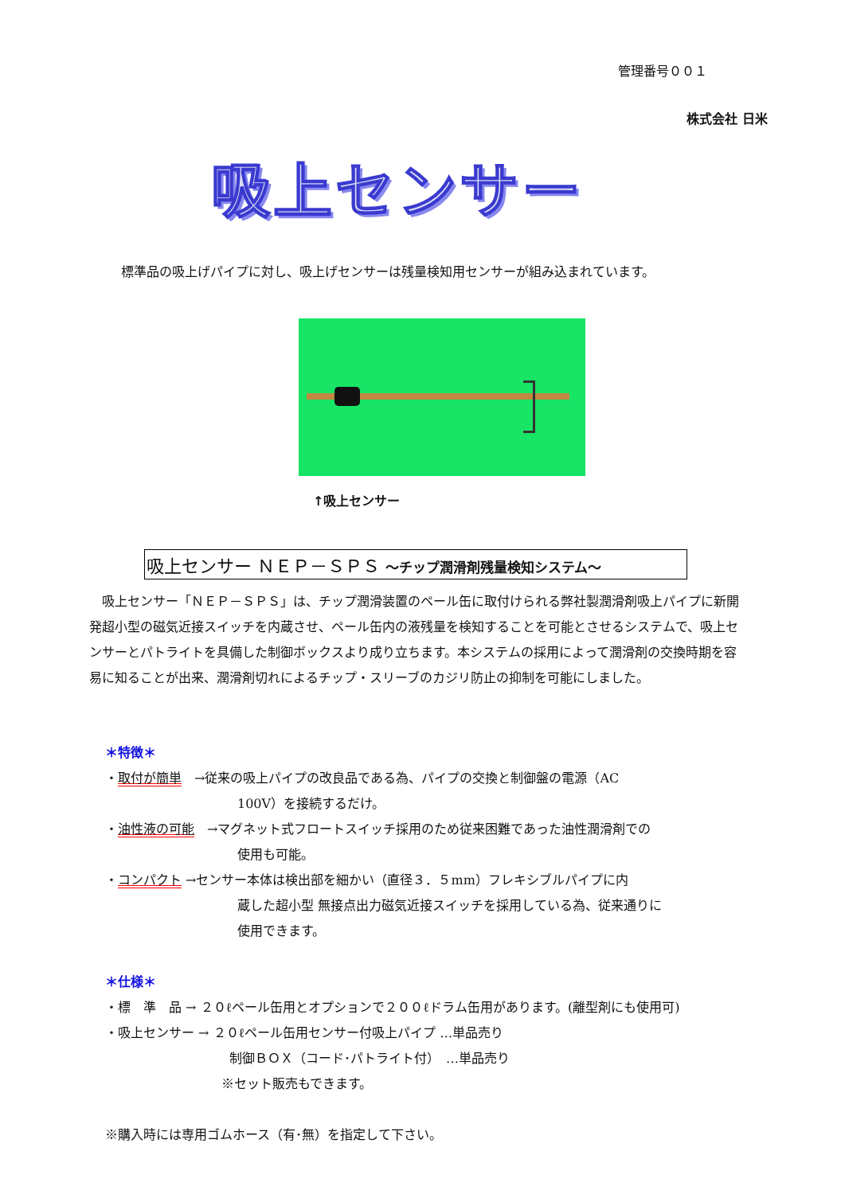管理番号００１
株式会社 日米
吸上センサー
標準品の吸上げパイプに対し、吸上げセンサーは残量検知用センサーが組み込まれています。
↑吸上センサー
吸上センサー ＮＥＰ－ＳＰＳ 〜チップ潤滑剤残量検知システム〜
　吸上センサー「ＮＥＰ－ＳＰＳ」は、チップ潤滑装置のペール缶に取付けられる弊社製潤滑剤吸上パイプに新開発超小型の磁気近接スイッチを内蔵させ、ペール缶内の液残量を検知することを可能とさせるシステムで、吸上センサーとパトライトを具備した制御ボックスより成り立ちます。本システムの採用によって潤滑剤の交換時期を容易に知ることが出来、潤滑剤切れによるチップ・スリーブのカジリ防止の抑制を可能にしました。
＊特徴＊
・取付が簡単　→従来の吸上パイプの改良品である為、パイプの交換と制御盤の電源（AC
100V）を接続するだけ。
・油性液の可能　→マグネット式フロートスイッチ採用のため従来困難であった油性潤滑剤での
使用も可能。
・コンパクト →センサー本体は検出部を細かい（直径３．５mm）フレキシブルパイプに内
蔵した超小型 無接点出力磁気近接スイッチを採用している為、従来通りに
使用できます。
＊仕様＊
・標　準　品 → ２０ℓペール缶用とオプションで２００ℓドラム缶用があります。(離型剤にも使用可)
・吸上センサー → ２０ℓペール缶用センサー付吸上パイプ …単品売り
制御ＢＯＸ（コード･パトライト付）　…単品売り
※セット販売もできます。
※購入時には専用ゴムホース（有･無）を指定して下さい。